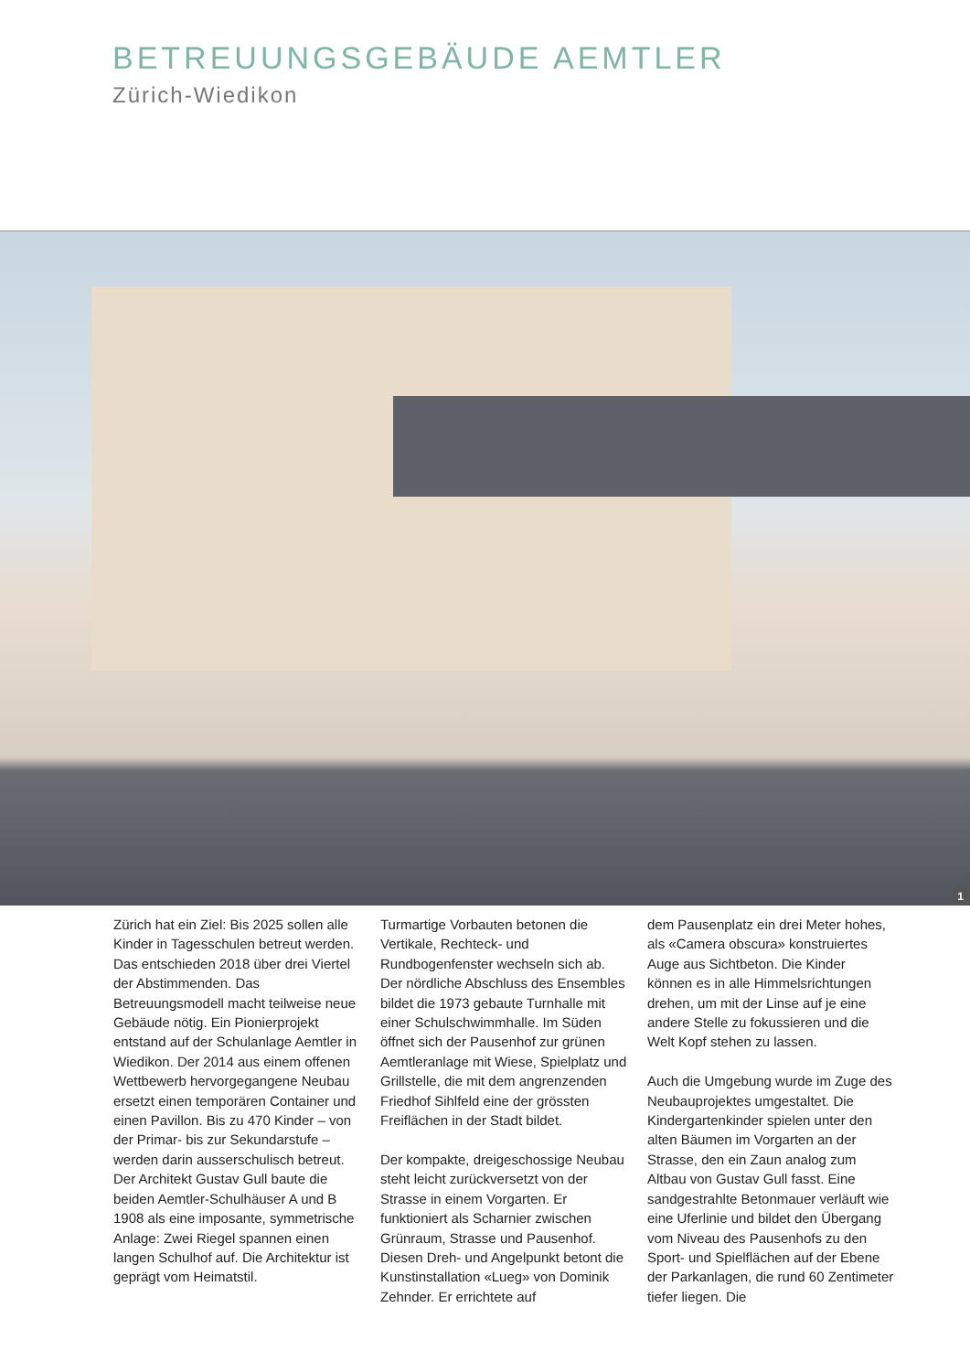BETREUUNGSGEBÄUDE AEMTLER
Zürich-Wiedikon
1
Zürich hat ein Ziel: Bis 2025 sollen alle Kinder in Tagesschulen betreut werden. Das entschieden 2018 über drei Viertel der Abstimmenden. Das Betreuungsmodell macht teilweise neue Gebäude nötig. Ein Pionierprojekt entstand auf der Schulanlage Aemtler in Wiedikon. Der 2014 aus einem offenen Wettbewerb hervorgegangene Neubau ersetzt einen temporären Container und einen Pavillon. Bis zu 470 Kinder – von der Primar- bis zur Sekundarstufe – werden darin ausserschulisch betreut.
Der Architekt Gustav Gull baute die beiden Aemtler-Schulhäuser A und B 1908 als eine imposante, symmetrische Anlage: Zwei Riegel spannen einen langen Schulhof auf. Die Architektur ist geprägt vom Heimatstil.
Turmartige Vorbauten betonen die Vertikale, Rechteck- und Rundbogenfenster wechseln sich ab. Der nördliche Abschluss des Ensembles bildet die 1973 gebaute Turnhalle mit einer Schulschwimmhalle. Im Süden öffnet sich der Pausenhof zur grünen Aemtleranlage mit Wiese, Spielplatz und Grillstelle, die mit dem angrenzenden Friedhof Sihlfeld eine der grössten Freiflächen in der Stadt bildet.
Der kompakte, dreigeschossige Neubau steht leicht zurückversetzt von der Strasse in einem Vorgarten. Er funktioniert als Scharnier zwischen Grünraum, Strasse und Pausenhof. Diesen Dreh- und Angelpunkt betont die Kunstinstallation «Lueg» von Dominik Zehnder. Er errichtete auf
dem Pausenplatz ein drei Meter hohes, als «Camera obscura» konstruiertes Auge aus Sichtbeton. Die Kinder können es in alle Himmelsrichtungen drehen, um mit der Linse auf je eine andere Stelle zu fokussieren und die Welt Kopf stehen zu lassen.
Auch die Umgebung wurde im Zuge des Neubauprojektes umgestaltet. Die Kindergartenkinder spielen unter den alten Bäumen im Vorgarten an der Strasse, den ein Zaun analog zum Altbau von Gustav Gull fasst. Eine sandgestrahlte Betonmauer verläuft wie eine Uferlinie und bildet den Übergang vom Niveau des Pausenhofs zu den Sport- und Spielflächen auf der Ebene der Parkanlagen, die rund 60 Zentimeter tiefer liegen. Die